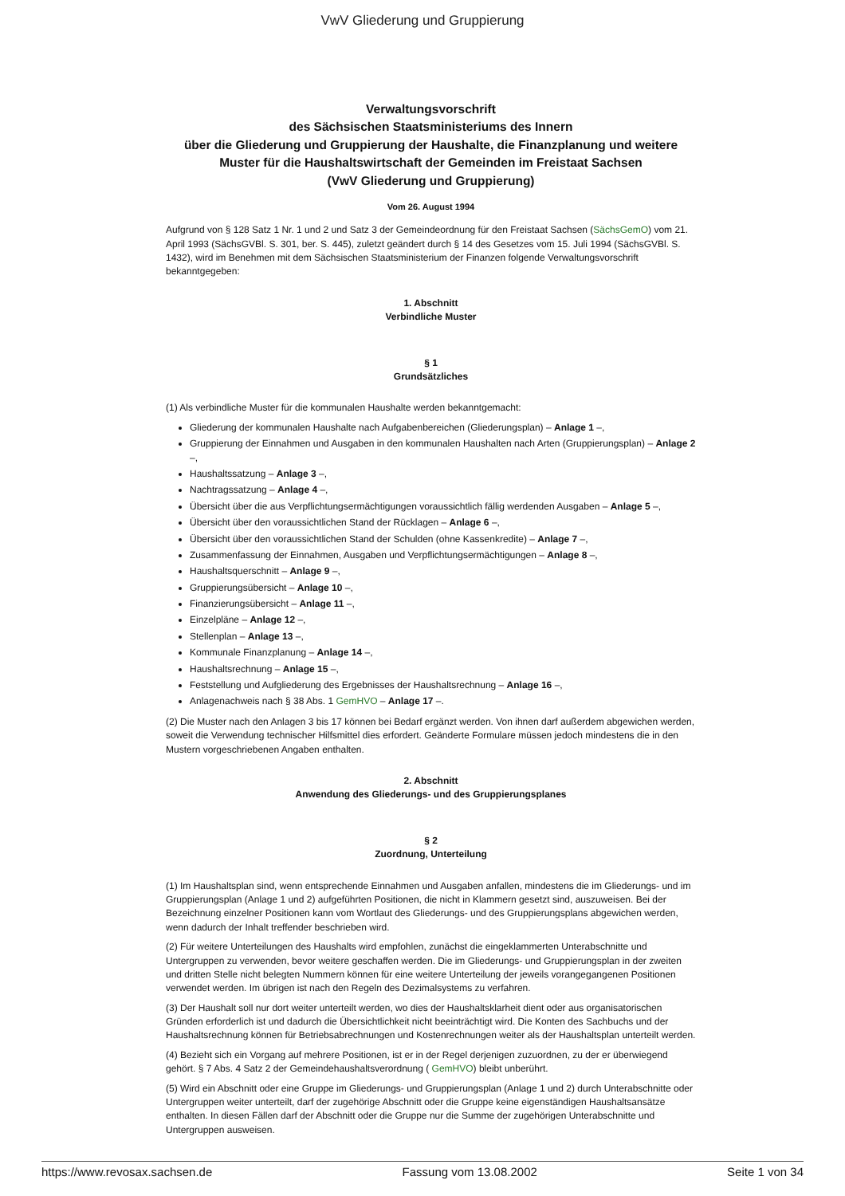VwV Gliederung und Gruppierung
Verwaltungsvorschrift
des Sächsischen Staatsministeriums des Innern
über die Gliederung und Gruppierung der Haushalte, die Finanzplanung und weitere Muster für die Haushaltswirtschaft der Gemeinden im Freistaat Sachsen
(VwV Gliederung und Gruppierung)
Vom 26. August 1994
Aufgrund von § 128 Satz 1 Nr. 1 und 2 und Satz 3 der Gemeindeordnung für den Freistaat Sachsen (SächsGemO) vom 21. April 1993 (SächsGVBl. S. 301, ber. S. 445), zuletzt geändert durch § 14 des Gesetzes vom 15. Juli 1994 (SächsGVBl. S. 1432), wird im Benehmen mit dem Sächsischen Staatsministerium der Finanzen folgende Verwaltungsvorschrift bekanntgegeben:
1. Abschnitt
Verbindliche Muster
§ 1
Grundsätzliches
(1) Als verbindliche Muster für die kommunalen Haushalte werden bekanntgemacht:
Gliederung der kommunalen Haushalte nach Aufgabenbereichen (Gliederungsplan) – Anlage 1 –,
Gruppierung der Einnahmen und Ausgaben in den kommunalen Haushalten nach Arten (Gruppierungsplan) – Anlage 2 –,
Haushaltssatzung – Anlage 3 –,
Nachtragssatzung – Anlage 4 –,
Übersicht über die aus Verpflichtungsermächtigungen voraussichtlich fällig werdenden Ausgaben – Anlage 5 –,
Übersicht über den voraussichtlichen Stand der Rücklagen – Anlage 6 –,
Übersicht über den voraussichtlichen Stand der Schulden (ohne Kassenkredite) – Anlage 7 –,
Zusammenfassung der Einnahmen, Ausgaben und Verpflichtungsermächtigungen – Anlage 8 –,
Haushaltsquerschnitt – Anlage 9 –,
Gruppierungsübersicht – Anlage 10 –,
Finanzierungsübersicht – Anlage 11 –,
Einzelpläne – Anlage 12 –,
Stellenplan – Anlage 13 –,
Kommunale Finanzplanung – Anlage 14 –,
Haushaltsrechnung – Anlage 15 –,
Feststellung und Aufgliederung des Ergebnisses der Haushaltsrechnung – Anlage 16 –,
Anlagenachweis nach § 38 Abs. 1 GemHVO – Anlage 17 –.
(2) Die Muster nach den Anlagen 3 bis 17 können bei Bedarf ergänzt werden. Von ihnen darf außerdem abgewichen werden, soweit die Verwendung technischer Hilfsmittel dies erfordert. Geänderte Formulare müssen jedoch mindestens die in den Mustern vorgeschriebenen Angaben enthalten.
2. Abschnitt
Anwendung des Gliederungs- und des Gruppierungsplanes
§ 2
Zuordnung, Unterteilung
(1) Im Haushaltsplan sind, wenn entsprechende Einnahmen und Ausgaben anfallen, mindestens die im Gliederungs- und im Gruppierungsplan (Anlage 1 und 2) aufgeführten Positionen, die nicht in Klammern gesetzt sind, auszuweisen. Bei der Bezeichnung einzelner Positionen kann vom Wortlaut des Gliederungs- und des Gruppierungsplans abgewichen werden, wenn dadurch der Inhalt treffender beschrieben wird.
(2) Für weitere Unterteilungen des Haushalts wird empfohlen, zunächst die eingeklammerten Unterabschnitte und Untergruppen zu verwenden, bevor weitere geschaffen werden. Die im Gliederungs- und Gruppierungsplan in der zweiten und dritten Stelle nicht belegten Nummern können für eine weitere Unterteilung der jeweils vorangegangenen Positionen verwendet werden. Im übrigen ist nach den Regeln des Dezimalsystems zu verfahren.
(3) Der Haushalt soll nur dort weiter unterteilt werden, wo dies der Haushaltsklarheit dient oder aus organisatorischen Gründen erforderlich ist und dadurch die Übersichtlichkeit nicht beeinträchtigt wird. Die Konten des Sachbuchs und der Haushaltsrechnung können für Betriebsabrechnungen und Kostenrechnungen weiter als der Haushaltsplan unterteilt werden.
(4) Bezieht sich ein Vorgang auf mehrere Positionen, ist er in der Regel derjenigen zuzuordnen, zu der er überwiegend gehört. § 7 Abs. 4 Satz 2 der Gemeindehaushaltsverordnung ( GemHVO) bleibt unberührt.
(5) Wird ein Abschnitt oder eine Gruppe im Gliederungs- und Gruppierungsplan (Anlage 1 und 2) durch Unterabschnitte oder Untergruppen weiter unterteilt, darf der zugehörige Abschnitt oder die Gruppe keine eigenständigen Haushaltsansätze enthalten. In diesen Fällen darf der Abschnitt oder die Gruppe nur die Summe der zugehörigen Unterabschnitte und Untergruppen ausweisen.
https://www.revosax.sachsen.de Fassung vom 13.08.2002 Seite 1 von 34